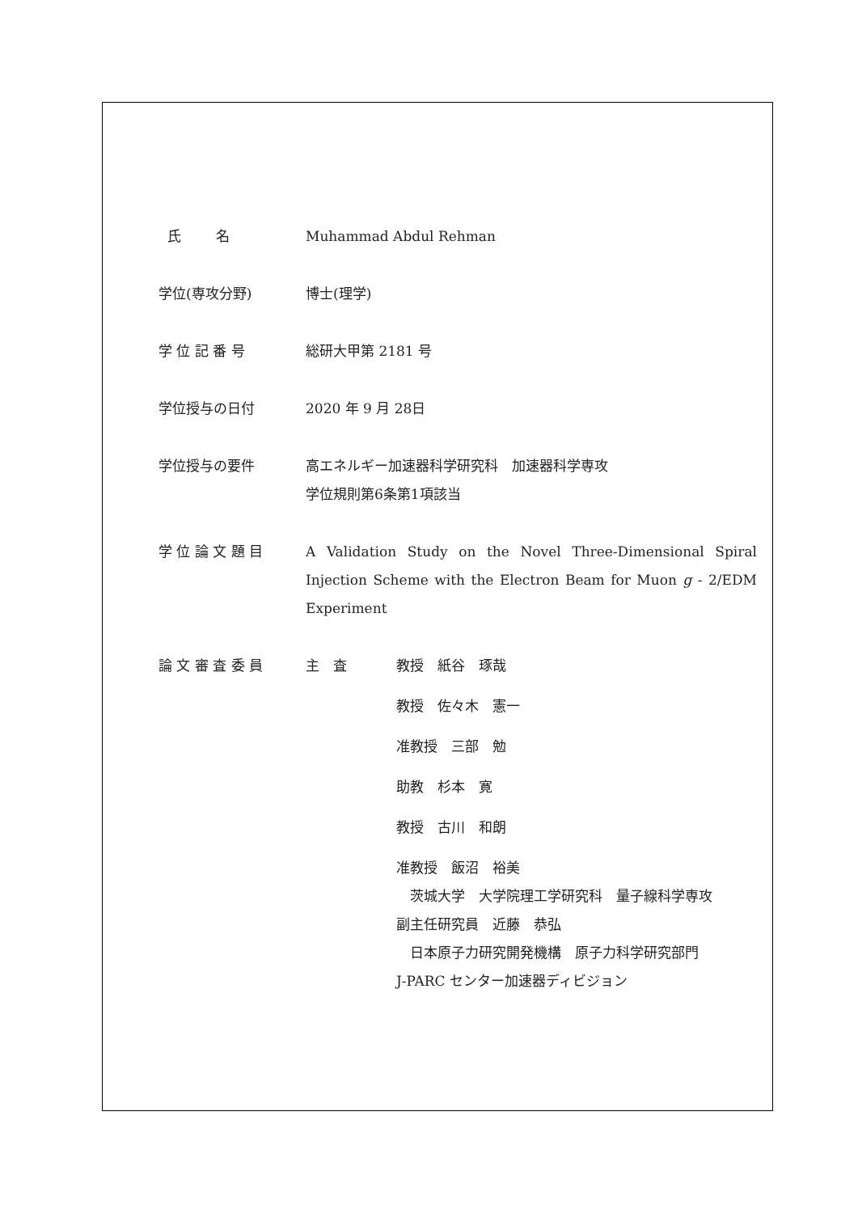氏 名 Muhammad Abdul Rehman
学位(専攻分野) 博士(理学)
学 位 記 番 号 総研大甲第 2181 号
学位授与の日付 2020 年 9 月 28日
学位授与の要件 高エネルギー加速器科学研究科　加速器科学専攻
学位規則第6条第1項該当
学 位 論 文 題 目 A Validation Study on the Novel Three-Dimensional Spiral Injection Scheme with the Electron Beam for Muon g - 2/EDM Experiment
論 文 審 査 委 員 主　査 教授　紙谷　琢哉
教授　佐々木　憲一
准教授　三部　勉
助教　杉本　寛
教授　古川　和朗
准教授　飯沼　裕美
　茨城大学　大学院理工学研究科　量子線科学専攻
副主任研究員　近藤　恭弘
　日本原子力研究開発機構　原子力科学研究部門
J-PARC センター加速器ディビジョン